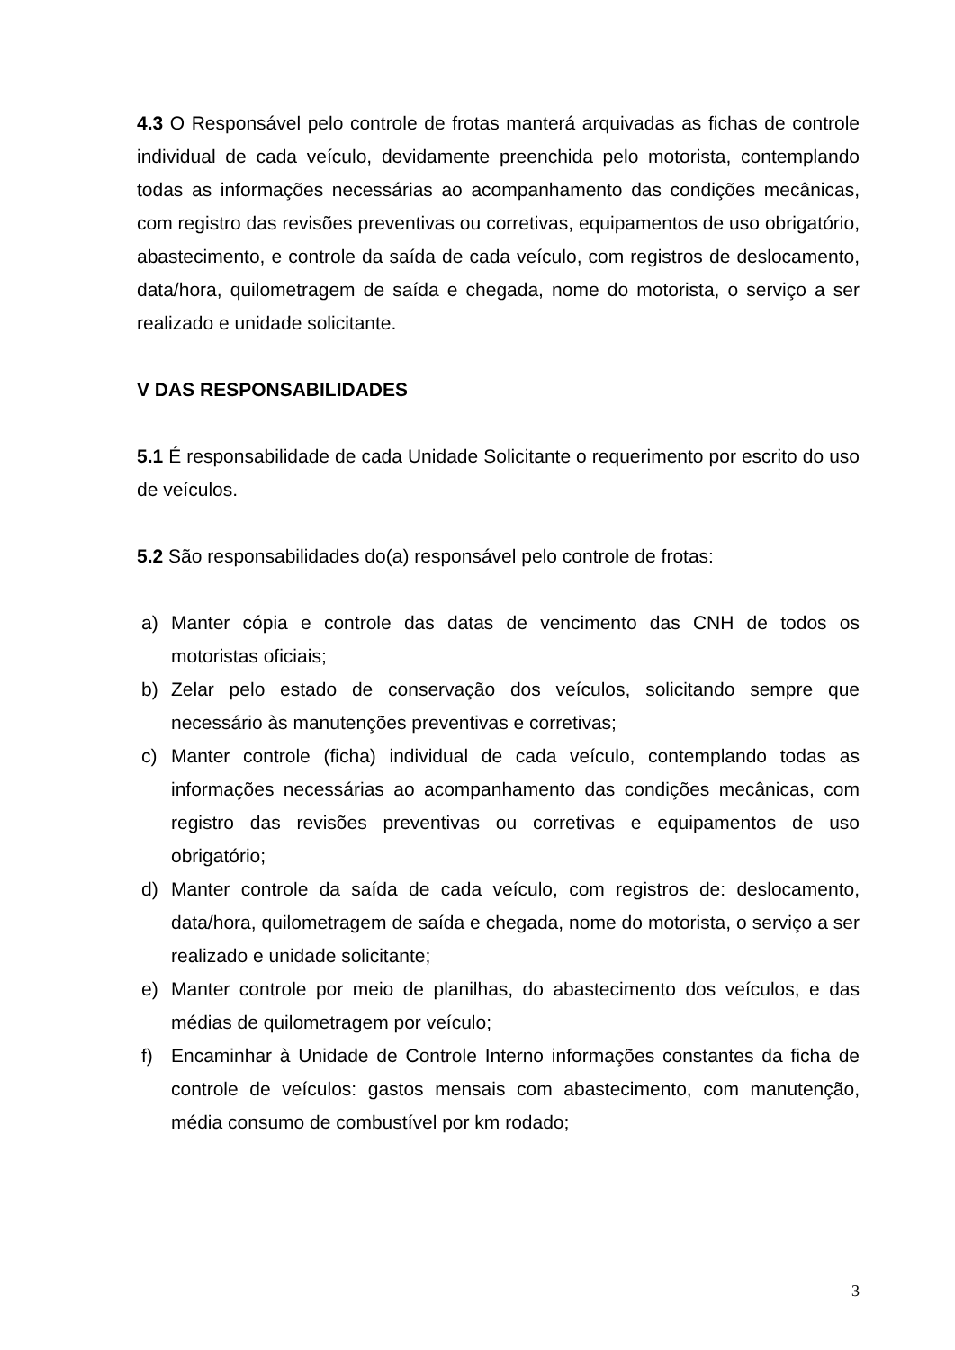4.3 O Responsável pelo controle de frotas manterá arquivadas as fichas de controle individual de cada veículo, devidamente preenchida pelo motorista, contemplando todas as informações necessárias ao acompanhamento das condições mecânicas, com registro das revisões preventivas ou corretivas, equipamentos de uso obrigatório, abastecimento, e controle da saída de cada veículo, com registros de deslocamento, data/hora, quilometragem de saída e chegada, nome do motorista, o serviço a ser realizado e unidade solicitante.
V DAS RESPONSABILIDADES
5.1 É responsabilidade de cada Unidade Solicitante o requerimento por escrito do uso de veículos.
5.2 São responsabilidades do(a) responsável pelo controle de frotas:
a) Manter cópia e controle das datas de vencimento das CNH de todos os motoristas oficiais;
b) Zelar pelo estado de conservação dos veículos, solicitando sempre que necessário às manutenções preventivas e corretivas;
c) Manter controle (ficha) individual de cada veículo, contemplando todas as informações necessárias ao acompanhamento das condições mecânicas, com registro das revisões preventivas ou corretivas e equipamentos de uso obrigatório;
d) Manter controle da saída de cada veículo, com registros de: deslocamento, data/hora, quilometragem de saída e chegada, nome do motorista, o serviço a ser realizado e unidade solicitante;
e) Manter controle por meio de planilhas, do abastecimento dos veículos, e das médias de quilometragem por veículo;
f) Encaminhar à Unidade de Controle Interno informações constantes da ficha de controle de veículos: gastos mensais com abastecimento, com manutenção, média consumo de combustível por km rodado;
3